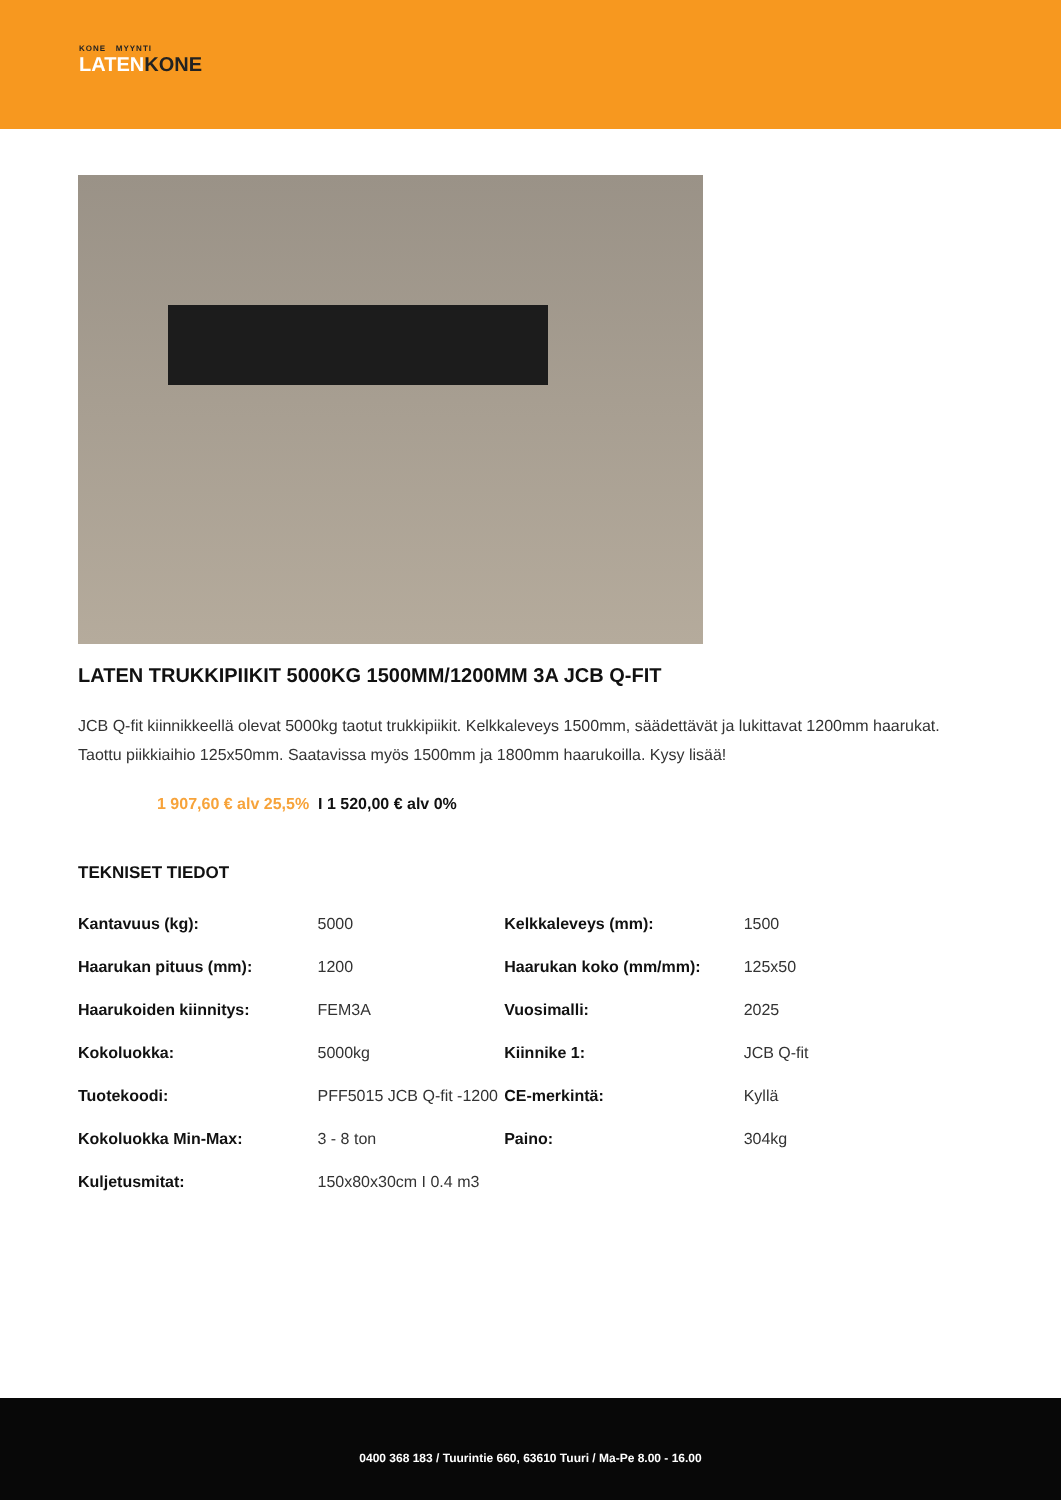KONE MYYNTI
LATENKONE
LATEN TRUKKIPIIKIT 5000KG 1500MM/1200MM 3A JCB Q-FIT
JCB Q-fit kiinnikkeellä olevat 5000kg taotut trukkipiikit. Kelkkaleveys 1500mm, säädettävät ja lukittavat 1200mm haarukat. Taottu piikkiaihio 125x50mm. Saatavissa myös 1500mm ja 1800mm haarukoilla. Kysy lisää!
1 907,60 € alv 25,5% I 1 520,00 € alv 0%
TEKNISET TIEDOT
| Kantavuus (kg): | 5000 | Kelkkaleveys (mm): | 1500 |
| Haarukan pituus (mm): | 1200 | Haarukan koko (mm/mm): | 125x50 |
| Haarukoiden kiinnitys: | FEM3A | Vuosimalli: | 2025 |
| Kokoluokka: | 5000kg | Kiinnike 1: | JCB Q-fit |
| Tuotekoodi: | PFF5015 JCB Q-fit -1200 | CE-merkintä: | Kyllä |
| Kokoluokka Min-Max: | 3 - 8 ton | Paino: | 304kg |
| Kuljetusmitat: | 150x80x30cm I 0.4 m3 | | |
0400 368 183 / Tuurintie 660, 63610 Tuuri / Ma-Pe 8.00 - 16.00